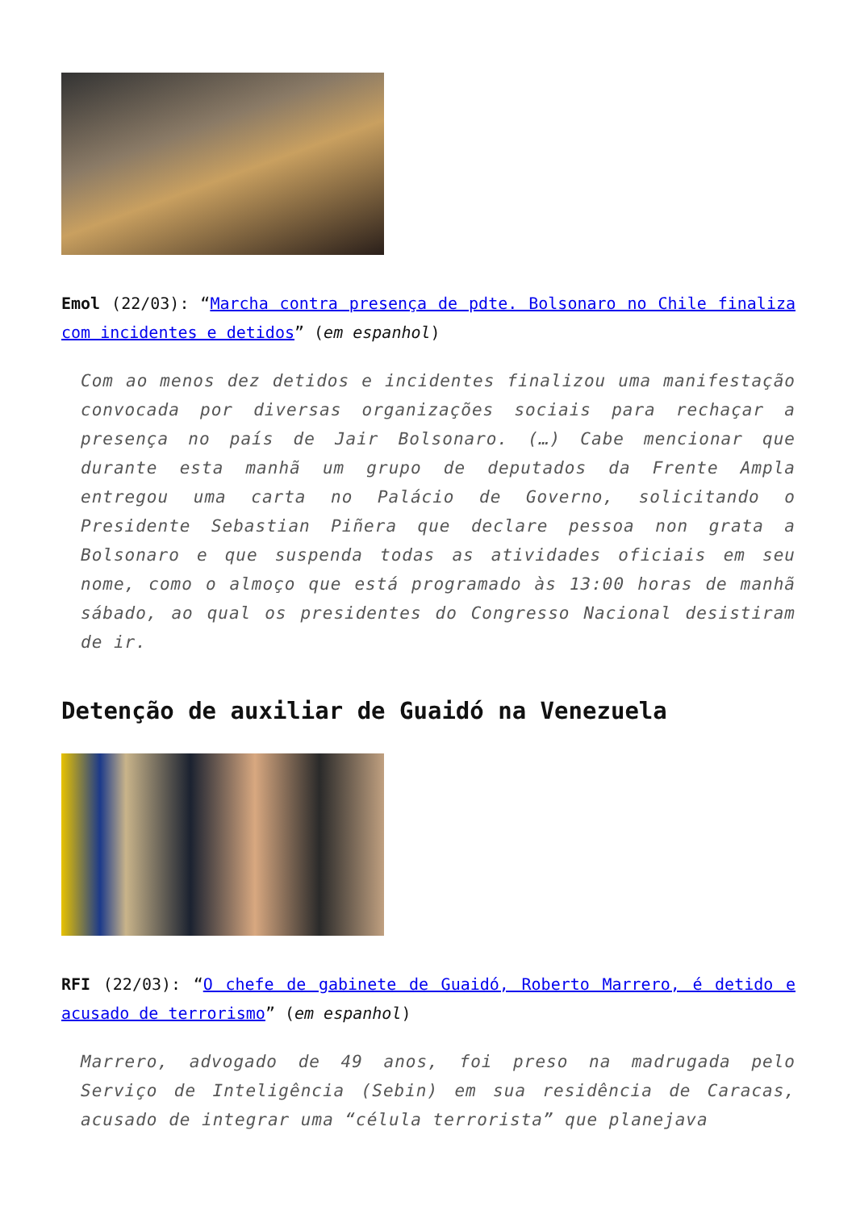Emol (22/03): “Marcha contra presença de pdte. Bolsonaro no Chile finaliza com incidentes e detidos” (em espanhol)
Com ao menos dez detidos e incidentes finalizou uma manifestação convocada por diversas organizações sociais para rechaçar a presença no país de Jair Bolsonaro. (…) Cabe mencionar que durante esta manhã um grupo de deputados da Frente Ampla entregou uma carta no Palácio de Governo, solicitando o Presidente Sebastian Piñera que declare pessoa non grata a Bolsonaro e que suspenda todas as atividades oficiais em seu nome, como o almoço que está programado às 13:00 horas de manhã sábado, ao qual os presidentes do Congresso Nacional desistiram de ir.
Detenção de auxiliar de Guaidó na Venezuela
RFI (22/03): “O chefe de gabinete de Guaidó, Roberto Marrero, é detido e acusado de terrorismo” (em espanhol)
Marrero, advogado de 49 anos, foi preso na madrugada pelo Serviço de Inteligência (Sebin) em sua residência de Caracas, acusado de integrar uma “célula terrorista” que planejava